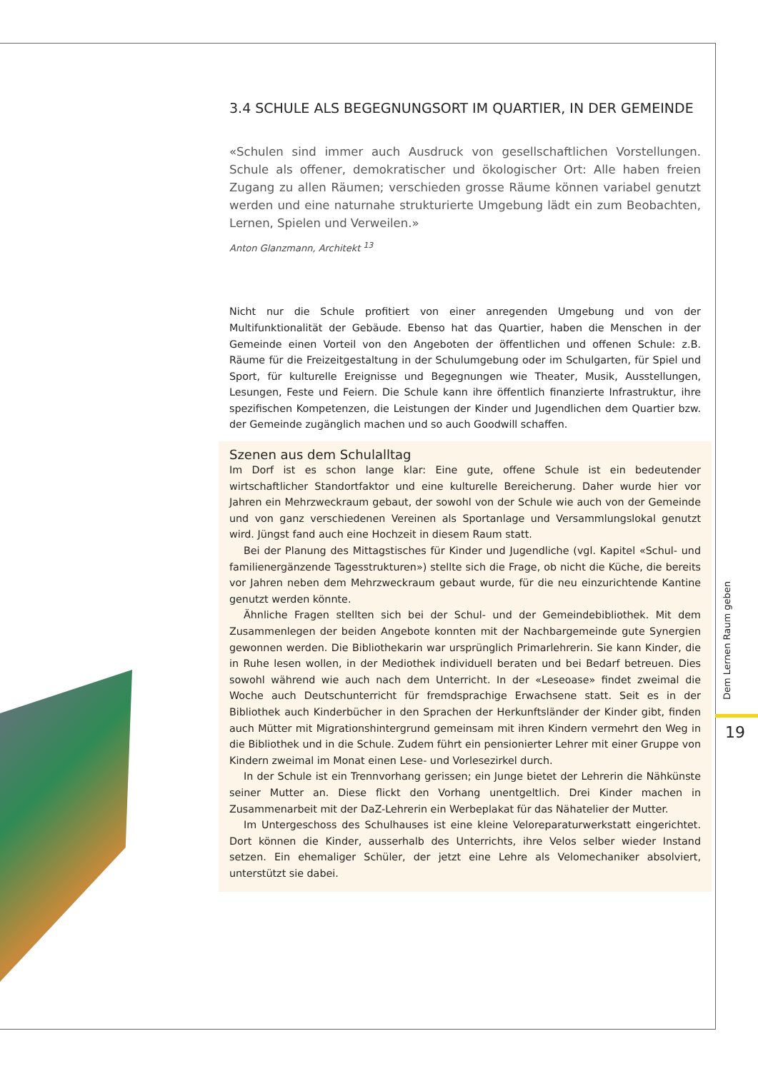3.4 SCHULE ALS BEGEGNUNGSORT IM QUARTIER, IN DER GEMEINDE
«Schulen sind immer auch Ausdruck von gesellschaftlichen Vorstellungen. Schule als offener, demokratischer und ökologischer Ort: Alle haben freien Zugang zu allen Räumen; verschieden grosse Räume können variabel genutzt werden und eine naturnahe strukturierte Umgebung lädt ein zum Beobachten, Lernen, Spielen und Verweilen.»
Anton Glanzmann, Architekt <sup>13</sup>
Nicht nur die Schule profitiert von einer anregenden Umgebung und von der Multifunktionalität der Gebäude. Ebenso hat das Quartier, haben die Menschen in der Gemeinde einen Vorteil von den Angeboten der öffentlichen und offenen Schule: z.B. Räume für die Freizeitgestaltung in der Schulumgebung oder im Schulgarten, für Spiel und Sport, für kulturelle Ereignisse und Begegnungen wie Theater, Musik, Ausstellungen, Lesungen, Feste und Feiern. Die Schule kann ihre öffentlich finanzierte Infrastruktur, ihre spezifischen Kompetenzen, die Leistungen der Kinder und Jugendlichen dem Quartier bzw. der Gemeinde zugänglich machen und so auch Goodwill schaffen.
Szenen aus dem Schulalltag
Im Dorf ist es schon lange klar: Eine gute, offene Schule ist ein bedeutender wirtschaftlicher Standortfaktor und eine kulturelle Bereicherung. Daher wurde hier vor Jahren ein Mehrzweckraum gebaut, der sowohl von der Schule wie auch von der Gemeinde und von ganz verschiedenen Vereinen als Sportanlage und Versammlungslokal genutzt wird. Jüngst fand auch eine Hochzeit in diesem Raum statt.
Bei der Planung des Mittagstisches für Kinder und Jugendliche (vgl. Kapitel «Schul- und familienergänzende Tagesstrukturen») stellte sich die Frage, ob nicht die Küche, die bereits vor Jahren neben dem Mehrzweckraum gebaut wurde, für die neu einzurichtende Kantine genutzt werden könnte.
Ähnliche Fragen stellten sich bei der Schul- und der Gemeindebibliothek. Mit dem Zusammenlegen der beiden Angebote konnten mit der Nachbargemeinde gute Synergien gewonnen werden. Die Bibliothekarin war ursprünglich Primarlehrerin. Sie kann Kinder, die in Ruhe lesen wollen, in der Mediothek individuell beraten und bei Bedarf betreuen. Dies sowohl während wie auch nach dem Unterricht. In der «Leseoase» findet zweimal die Woche auch Deutschunterricht für fremdsprachige Erwachsene statt. Seit es in der Bibliothek auch Kinderbücher in den Sprachen der Herkunftsländer der Kinder gibt, finden auch Mütter mit Migrationshintergrund gemeinsam mit ihren Kindern vermehrt den Weg in die Bibliothek und in die Schule. Zudem führt ein pensionierter Lehrer mit einer Gruppe von Kindern zweimal im Monat einen Lese- und Vorlesezirkel durch.
In der Schule ist ein Trennvorhang gerissen; ein Junge bietet der Lehrerin die Nähkünste seiner Mutter an. Diese flickt den Vorhang unentgeltlich. Drei Kinder machen in Zusammenarbeit mit der DaZ-Lehrerin ein Werbeplakat für das Nähatelier der Mutter.
Im Untergeschoss des Schulhauses ist eine kleine Veloreparaturwerkstatt eingerichtet. Dort können die Kinder, ausserhalb des Unterrichts, ihre Velos selber wieder Instand setzen. Ein ehemaliger Schüler, der jetzt eine Lehre als Velomechaniker absolviert, unterstützt sie dabei.
Dem Lernen Raum geben
19